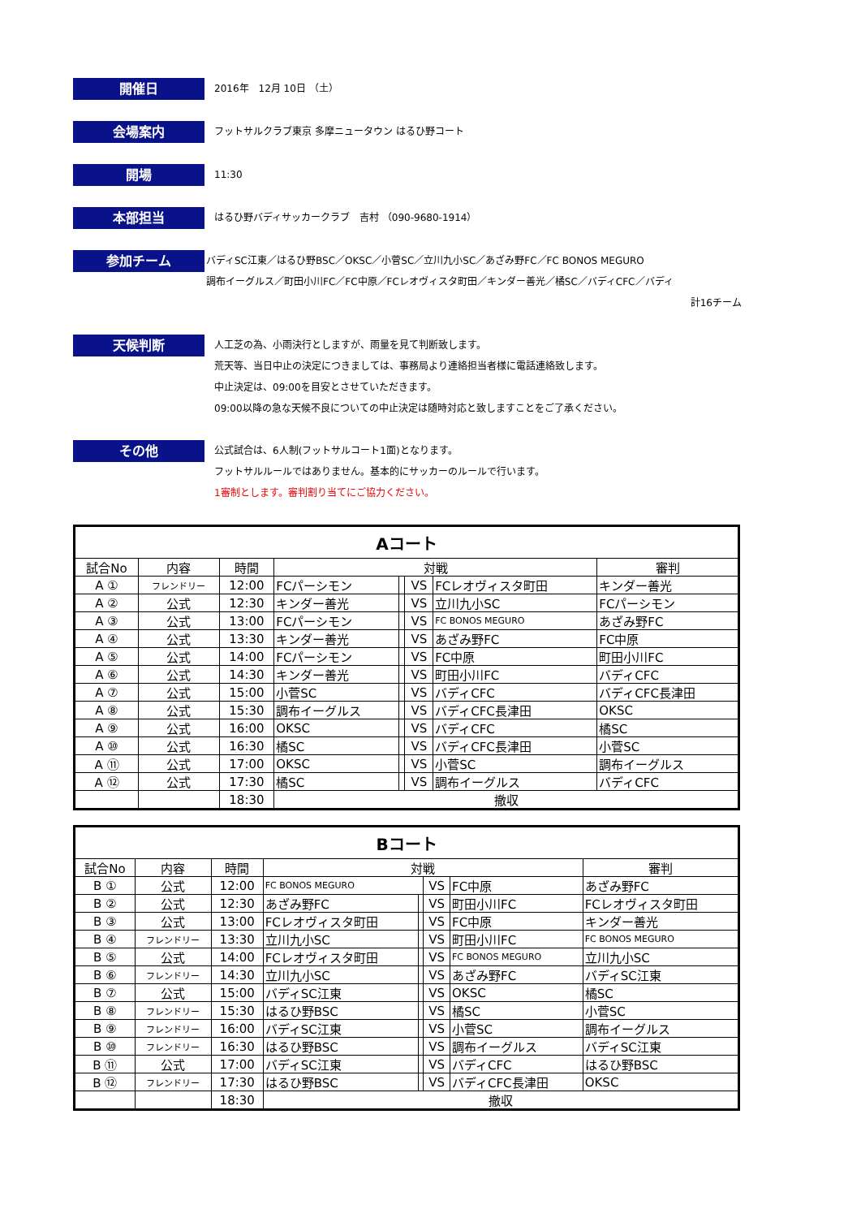開催日
2016年　12月 10日 （土）
会場案内
フットサルクラブ東京 多摩ニュータウン はるひ野コート
開場
11:30
本部担当
はるひ野バディサッカークラブ　吉村 （090-9680-1914）
参加チーム
バディSC江東／はるひ野BSC／OKSC／小菅SC／立川九小SC／あざみ野FC／FC BONOS MEGURO
調布イーグルス／町田小川FC／FC中原／FCレオヴィスタ町田／キンダー善光／橘SC／バディCFC／バディ
計16チーム
天候判断
人工芝の為、小雨決行としますが、雨量を見て判断致します。
荒天等、当日中止の決定につきましては、事務局より連絡担当者様に電話連絡致します。
中止決定は、09:00を目安とさせていただきます。
09:00以降の急な天候不良についての中止決定は随時対応と致しますことをご了承ください。
その他
公式試合は、6人制(フットサルコート1面)となります。
フットサルルールではありません。基本的にサッカーのルールで行います。
1審制とします。審判割り当てにご協力ください。
| Aコート | | | | | | | |
| --- | --- | --- | --- | --- | --- | --- | --- |
| 試合No | 内容 | 時間 | 対戦 | | | | 審判 |
| A ① | フレンドリー | 12:00 | FCパーシモン | | VS | FCレオヴィスタ町田 | キンダー善光 |
| A ② | 公式 | 12:30 | キンダー善光 | | VS | 立川九小SC | FCパーシモン |
| A ③ | 公式 | 13:00 | FCパーシモン | | VS | FC BONOS MEGURO | あざみ野FC |
| A ④ | 公式 | 13:30 | キンダー善光 | | VS | あざみ野FC | FC中原 |
| A ⑤ | 公式 | 14:00 | FCパーシモン | | VS | FC中原 | 町田小川FC |
| A ⑥ | 公式 | 14:30 | キンダー善光 | | VS | 町田小川FC | バディCFC |
| A ⑦ | 公式 | 15:00 | 小菅SC | | VS | バディCFC | バディCFC長津田 |
| A ⑧ | 公式 | 15:30 | 調布イーグルス | | VS | バディCFC長津田 | OKSC |
| A ⑨ | 公式 | 16:00 | OKSC | | VS | バディCFC | 橘SC |
| A ⑩ | 公式 | 16:30 | 橘SC | | VS | バディCFC長津田 | 小菅SC |
| A ⑪ | 公式 | 17:00 | OKSC | | VS | 小菅SC | 調布イーグルス |
| A ⑫ | 公式 | 17:30 | 橘SC | | VS | 調布イーグルス | バディCFC |
| | | 18:30 | 撤収 | | | | |
| Bコート | | | | | | | |
| --- | --- | --- | --- | --- | --- | --- | --- |
| 試合No | 内容 | 時間 | 対戦 | | | | 審判 |
| B ① | 公式 | 12:00 | FC BONOS MEGURO | | VS | FC中原 | あざみ野FC |
| B ② | 公式 | 12:30 | あざみ野FC | | VS | 町田小川FC | FCレオヴィスタ町田 |
| B ③ | 公式 | 13:00 | FCレオヴィスタ町田 | | VS | FC中原 | キンダー善光 |
| B ④ | フレンドリー | 13:30 | 立川九小SC | | VS | 町田小川FC | FC BONOS MEGURO |
| B ⑤ | 公式 | 14:00 | FCレオヴィスタ町田 | | VS | FC BONOS MEGURO | 立川九小SC |
| B ⑥ | フレンドリー | 14:30 | 立川九小SC | | VS | あざみ野FC | バディSC江東 |
| B ⑦ | 公式 | 15:00 | バディSC江東 | | VS | OKSC | 橘SC |
| B ⑧ | フレンドリー | 15:30 | はるひ野BSC | | VS | 橘SC | 小菅SC |
| B ⑨ | フレンドリー | 16:00 | バディSC江東 | | VS | 小菅SC | 調布イーグルス |
| B ⑩ | フレンドリー | 16:30 | はるひ野BSC | | VS | 調布イーグルス | バディSC江東 |
| B ⑪ | 公式 | 17:00 | バディSC江東 | | VS | バディCFC | はるひ野BSC |
| B ⑫ | フレンドリー | 17:30 | はるひ野BSC | | VS | バディCFC長津田 | OKSC |
| | | 18:30 | 撤収 | | | | |